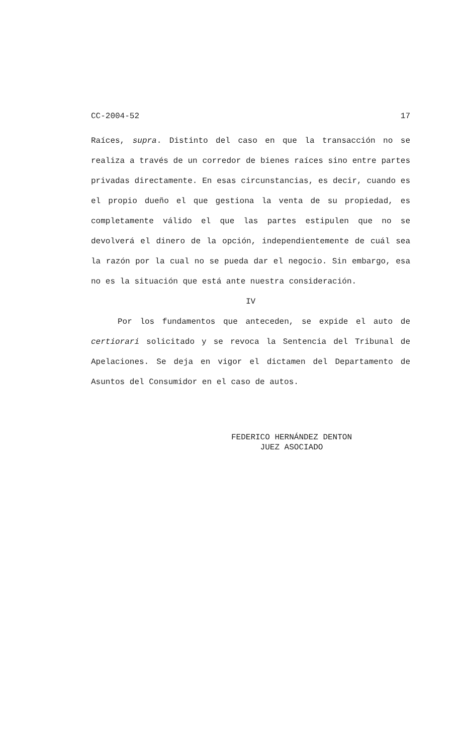CC-2004-52 17
Raíces, supra. Distinto del caso en que la transacción no se realiza a través de un corredor de bienes raíces sino entre partes privadas directamente. En esas circunstancias, es decir, cuando es el propio dueño el que gestiona la venta de su propiedad, es completamente válido el que las partes estipulen que no se devolverá el dinero de la opción, independientemente de cuál sea la razón por la cual no se pueda dar el negocio. Sin embargo, esa no es la situación que está ante nuestra consideración.
IV
Por los fundamentos que anteceden, se expide el auto de certiorari solicitado y se revoca la Sentencia del Tribunal de Apelaciones. Se deja en vigor el dictamen del Departamento de Asuntos del Consumidor en el caso de autos.
FEDERICO HERNÁNDEZ DENTON
JUEZ ASOCIADO